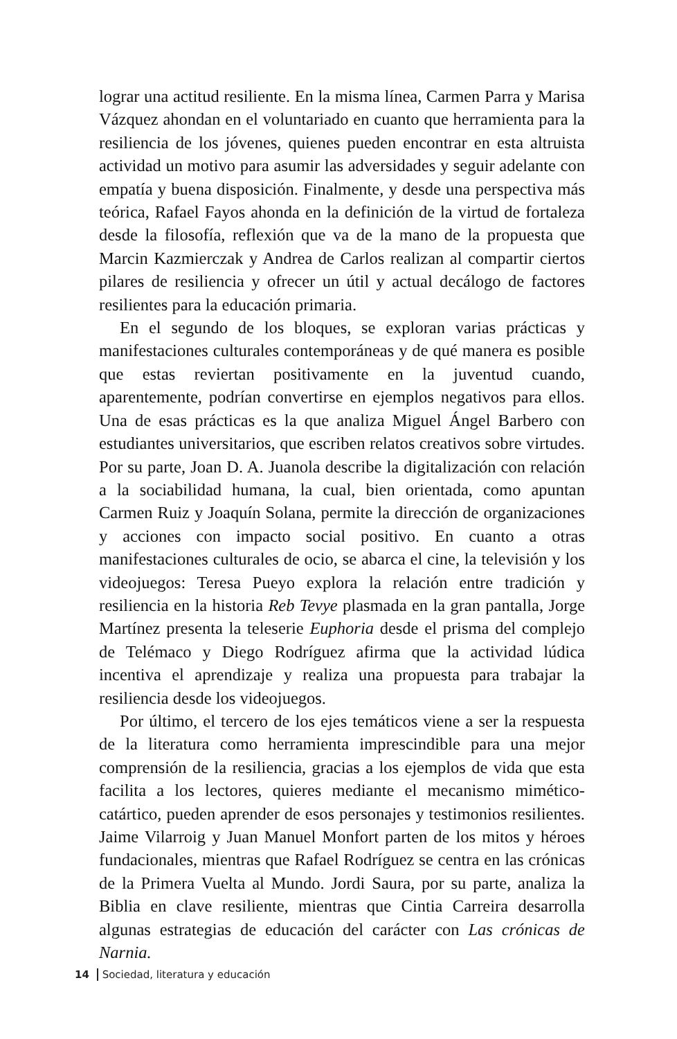lograr una actitud resiliente. En la misma línea, Carmen Parra y Marisa Vázquez ahondan en el voluntariado en cuanto que herramienta para la resiliencia de los jóvenes, quienes pueden encontrar en esta altruista actividad un motivo para asumir las adversidades y seguir adelante con empatía y buena disposición. Finalmente, y desde una perspectiva más teórica, Rafael Fayos ahonda en la definición de la virtud de fortaleza desde la filosofía, reflexión que va de la mano de la propuesta que Marcin Kazmierczak y Andrea de Carlos realizan al compartir ciertos pilares de resiliencia y ofrecer un útil y actual decálogo de factores resilientes para la educación primaria.
En el segundo de los bloques, se exploran varias prácticas y manifestaciones culturales contemporáneas y de qué manera es posible que estas reviertan positivamente en la juventud cuando, aparentemente, podrían convertirse en ejemplos negativos para ellos. Una de esas prácticas es la que analiza Miguel Ángel Barbero con estudiantes universitarios, que escriben relatos creativos sobre virtudes. Por su parte, Joan D. A. Juanola describe la digitalización con relación a la sociabilidad humana, la cual, bien orientada, como apuntan Carmen Ruiz y Joaquín Solana, permite la dirección de organizaciones y acciones con impacto social positivo. En cuanto a otras manifestaciones culturales de ocio, se abarca el cine, la televisión y los videojuegos: Teresa Pueyo explora la relación entre tradición y resiliencia en la historia Reb Tevye plasmada en la gran pantalla, Jorge Martínez presenta la teleserie Euphoria desde el prisma del complejo de Telémaco y Diego Rodríguez afirma que la actividad lúdica incentiva el aprendizaje y realiza una propuesta para trabajar la resiliencia desde los videojuegos.
Por último, el tercero de los ejes temáticos viene a ser la respuesta de la literatura como herramienta imprescindible para una mejor comprensión de la resiliencia, gracias a los ejemplos de vida que esta facilita a los lectores, quieres mediante el mecanismo mimético-catártico, pueden aprender de esos personajes y testimonios resilientes. Jaime Vilarroig y Juan Manuel Monfort parten de los mitos y héroes fundacionales, mientras que Rafael Rodríguez se centra en las crónicas de la Primera Vuelta al Mundo. Jordi Saura, por su parte, analiza la Biblia en clave resiliente, mientras que Cintia Carreira desarrolla algunas estrategias de educación del carácter con Las crónicas de Narnia.
14 Sociedad, literatura y educación